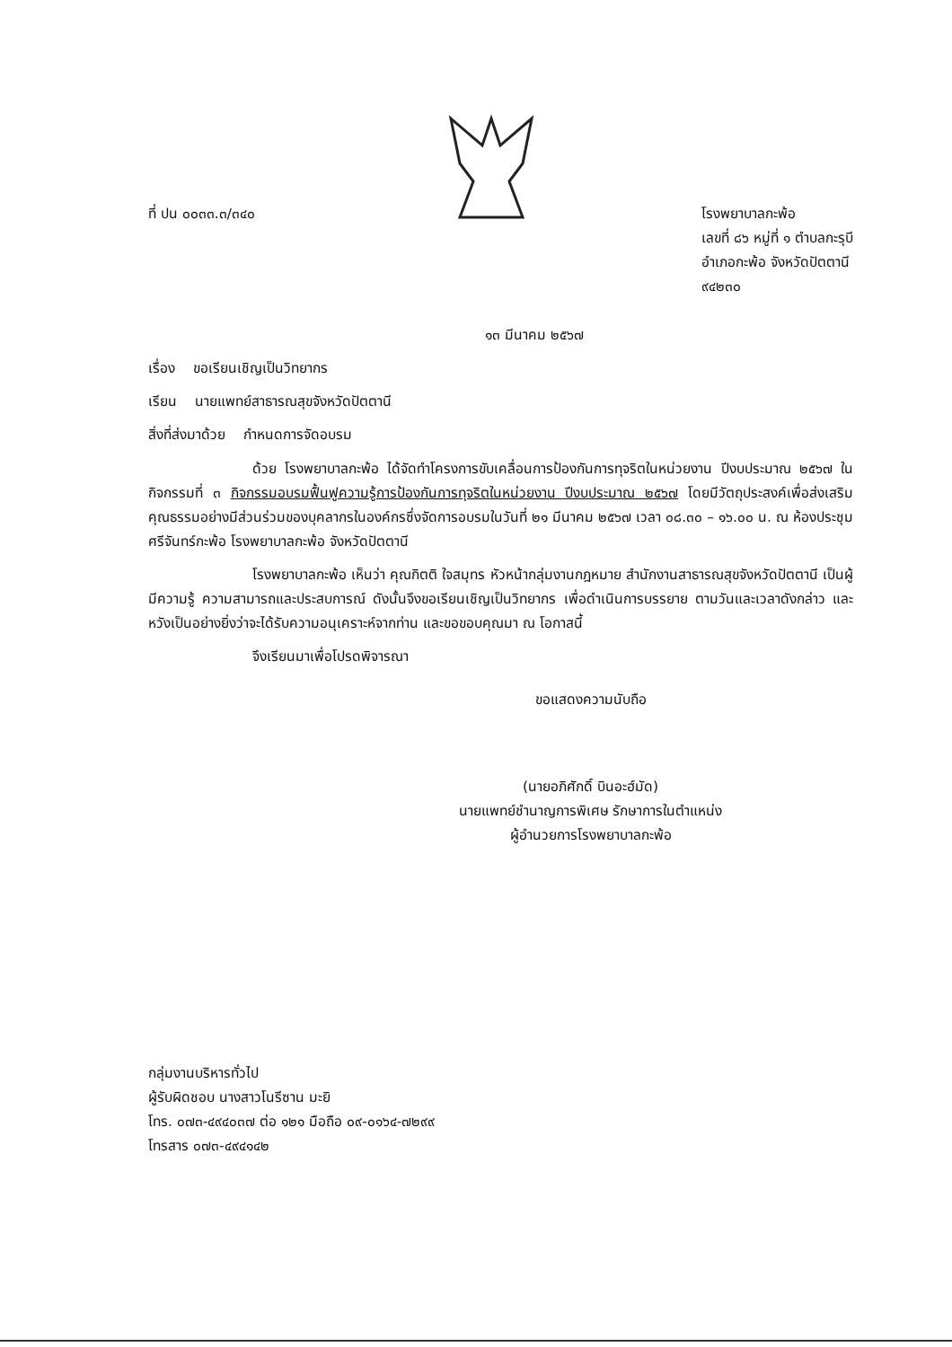ที่ ปน ๐๐๓๓.๓/๓๔๐ โรงพยาบาลกะพ้อ
เลขที่ ๘๖ หมู่ที่ ๑ ตำบลกะรุบี
อำเภอกะพ้อ จังหวัดปัตตานี
๙๔๒๓๐
๑๓ มีนาคม ๒๕๖๗
เรื่อง ขอเรียนเชิญเป็นวิทยากร
เรียน นายแพทย์สาธารณสุขจังหวัดปัตตานี
สิ่งที่ส่งมาด้วย กำหนดการจัดอบรม
ด้วย โรงพยาบาลกะพ้อ ได้จัดทำโครงการขับเคลื่อนการป้องกันการทุจริตในหน่วยงาน ปีงบประมาณ ๒๕๖๗ ในกิจกรรมที่ ๓ กิจกรรมอบรมฟื้นฟูความรู้การป้องกันการทุจริตในหน่วยงาน ปีงบประมาณ ๒๕๖๗ โดยมีวัตถุประสงค์เพื่อส่งเสริมคุณธรรมอย่างมีส่วนร่วมของบุคลากรในองค์กรซึ่งจัดการอบรมในวันที่ ๒๑ มีนาคม ๒๕๖๗ เวลา ๐๘.๓๐ – ๑๖.๐๐ น. ณ ห้องประชุมศรีจันทร์กะพ้อ โรงพยาบาลกะพ้อ จังหวัดปัตตานี
โรงพยาบาลกะพ้อ เห็นว่า คุณกิตติ ใจสมุทร หัวหน้ากลุ่มงานกฎหมาย สำนักงานสาธารณสุขจังหวัดปัตตานี เป็นผู้มีความรู้ ความสามารถและประสบการณ์ ดังนั้นจึงขอเรียนเชิญเป็นวิทยากร เพื่อดำเนินการบรรยาย ตามวันและเวลาดังกล่าว และหวังเป็นอย่างยิ่งว่าจะได้รับความอนุเคราะห์จากท่าน และขอขอบคุณมา ณ โอกาสนี้
จึงเรียนมาเพื่อโปรดพิจารณา
ขอแสดงความนับถือ
(นายอภิศักดิ์ บินอะฮ์มัด)
นายแพทย์ชำนาญการพิเศษ รักษาการในตำแหน่ง
ผู้อำนวยการโรงพยาบาลกะพ้อ
กลุ่มงานบริหารทั่วไป
ผู้รับผิดชอบ นางสาวโนรีซาน มะยิ
โทร. ๐๗๓-๔๙๔๐๓๗ ต่อ ๑๒๑ มือถือ ๐๙-๐๑๖๔-๗๒๙๙
โทรสาร ๐๗๓-๔๙๔๑๔๒